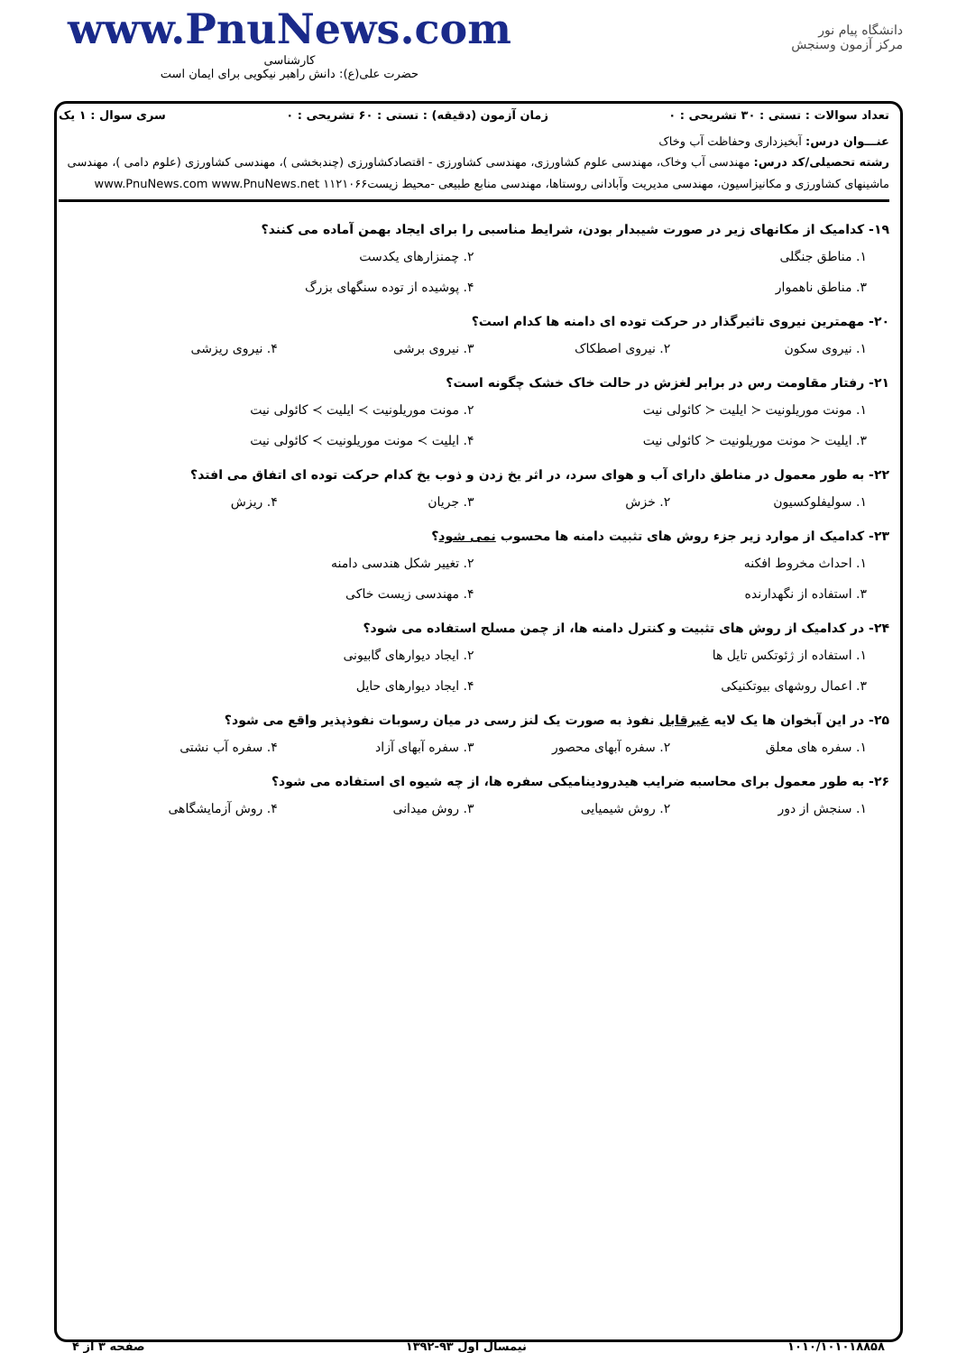www.PnuNews.com
کارشناسی
حضرت علی(ع): دانش راهبر نیکویی برای ایمان است
دانشگاه پیام نور
مرکز آزمون وسنجش
تعداد سوالات : تستی : ۳۰ تشریحی : ۰ زمان آزمون (دقیقه) : تستی : ۶۰ تشریحی : ۰ سری سوال : ۱ یک
عنـــوان درس: آبخیزداری وحفاظت آب وخاک
رشته تحصیلی/کد درس: مهندسی آب وخاک، مهندسی علوم کشاورزی، مهندسی کشاورزی - اقتصادکشاورزی (چندبخشی )، مهندسی کشاورزی (علوم دامی )، مهندسی ماشینهای کشاورزی و مکانیزاسیون، مهندسی مدیریت وآبادانی روستاها، مهندسی منابع طبیعی -محیط زیست۱۱۲۱۰۶۶ www.PnuNews.com www.PnuNews.net
۱۹- کدامیک از مکانهای زیر در صورت شیبدار بودن، شرایط مناسبی را برای ایجاد بهمن آماده می کنند؟
۱. مناطق جنگلی ۲. چمنزارهای یکدست
۳. مناطق ناهموار ۴. پوشیده از توده سنگهای بزرگ
۲۰- مهمترین نیروی تاثیرگذار در حرکت توده ای دامنه ها کدام است؟
۱. نیروی سکون ۲. نیروی اصطکاک ۳. نیروی برشی ۴. نیروی ریزشی
۲۱- رفتار مقاومت رس در برابر لغزش در حالت خاک خشک چگونه است؟
۱. مونت موریلونیت ≺ ایلیت ≺ کائولی نیت ۲. مونت موریلونیت ≻ ایلیت ≻ کائولی نیت
۳. ایلیت ≺ مونت موریلونیت ≺ کائولی نیت ۴. ایلیت ≻ مونت موریلونیت ≻ کائولی نیت
۲۲- به طور معمول در مناطق دارای آب و هوای سرد، در اثر یخ زدن و ذوب یخ کدام حرکت توده ای اتفاق می افتد؟
۱. سولیفلوکسیون ۲. خزش ۳. جریان ۴. ریزش
۲۳- کدامیک از موارد زیر جزء روش های تثبیت دامنه ها محسوب نمی شود؟
۱. احداث مخروط افکنه ۲. تغییر شکل هندسی دامنه
۳. استفاده از نگهدارنده ۴. مهندسی زیست خاکی
۲۴- در کدامیک از روش های تثبیت و کنترل دامنه ها، از چمن مسلح استفاده می شود؟
۱. استفاده از ژئوتکس تایل ها ۲. ایجاد دیوارهای گابیونی
۳. اعمال روشهای بیوتکنیکی ۴. ایجاد دیوارهای حایل
۲۵- در این آبخوان ها یک لایه غیرقابل نفوذ به صورت یک لنز رسی در میان رسوبات نفوذپذیر واقع می شود؟
۱. سفره های معلق ۲. سفره آبهای محصور ۳. سفره آبهای آزاد ۴. سفره آب نشتی
۲۶- به طور معمول برای محاسبه ضرایب هیدرودینامیکی سفره ها، از چه شیوه ای استفاده می شود؟
۱. سنجش از دور ۲. روش شیمیایی ۳. روش میدانی ۴. روش آزمایشگاهی
۱۰۱۰/۱۰۱۰۱۸۸۵۸ نیمسال اول ۹۳-۱۳۹۲ صفحه ۳ از ۴